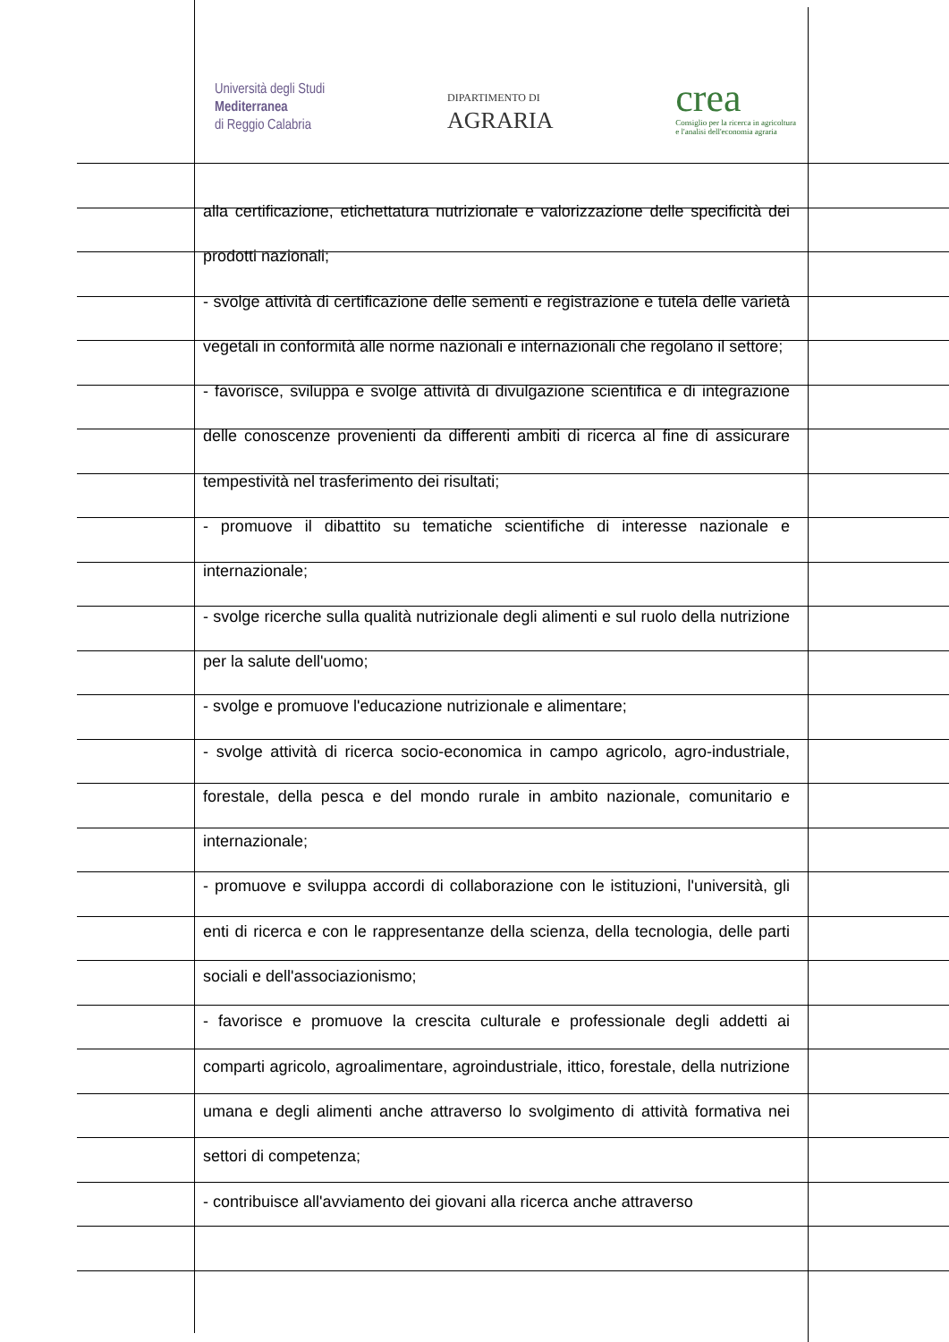Università degli Studi
Mediterranea
di Reggio Calabria
DIPARTIMENTO DI
AGRARIA
crea
Consiglio per la ricerca in agricoltura
e l'analisi dell'economia agraria
alla certificazione, etichettatura nutrizionale e valorizzazione delle specificità dei prodotti nazionali;
- svolge attività di certificazione delle sementi e registrazione e tutela delle varietà vegetali in conformità alle norme nazionali e internazionali che regolano il settore;
- favorisce, sviluppa e svolge attività di divulgazione scientifica e di integrazione delle conoscenze provenienti da differenti ambiti di ricerca al fine di assicurare tempestività nel trasferimento dei risultati;
- promuove il dibattito su tematiche scientifiche di interesse nazionale e internazionale;
- svolge ricerche sulla qualità nutrizionale degli alimenti e sul ruolo della nutrizione per la salute dell'uomo;
- svolge e promuove l'educazione nutrizionale e alimentare;
- svolge attività di ricerca socio-economica in campo agricolo, agro-industriale, forestale, della pesca e del mondo rurale in ambito nazionale, comunitario e internazionale;
- promuove e sviluppa accordi di collaborazione con le istituzioni, l'università, gli enti di ricerca e con le rappresentanze della scienza, della tecnologia, delle parti sociali e dell'associazionismo;
- favorisce e promuove la crescita culturale e professionale degli addetti ai comparti agricolo, agroalimentare, agroindustriale, ittico, forestale, della nutrizione umana e degli alimenti anche attraverso lo svolgimento di attività formativa nei settori di competenza;
- contribuisce all'avviamento dei giovani alla ricerca anche attraverso